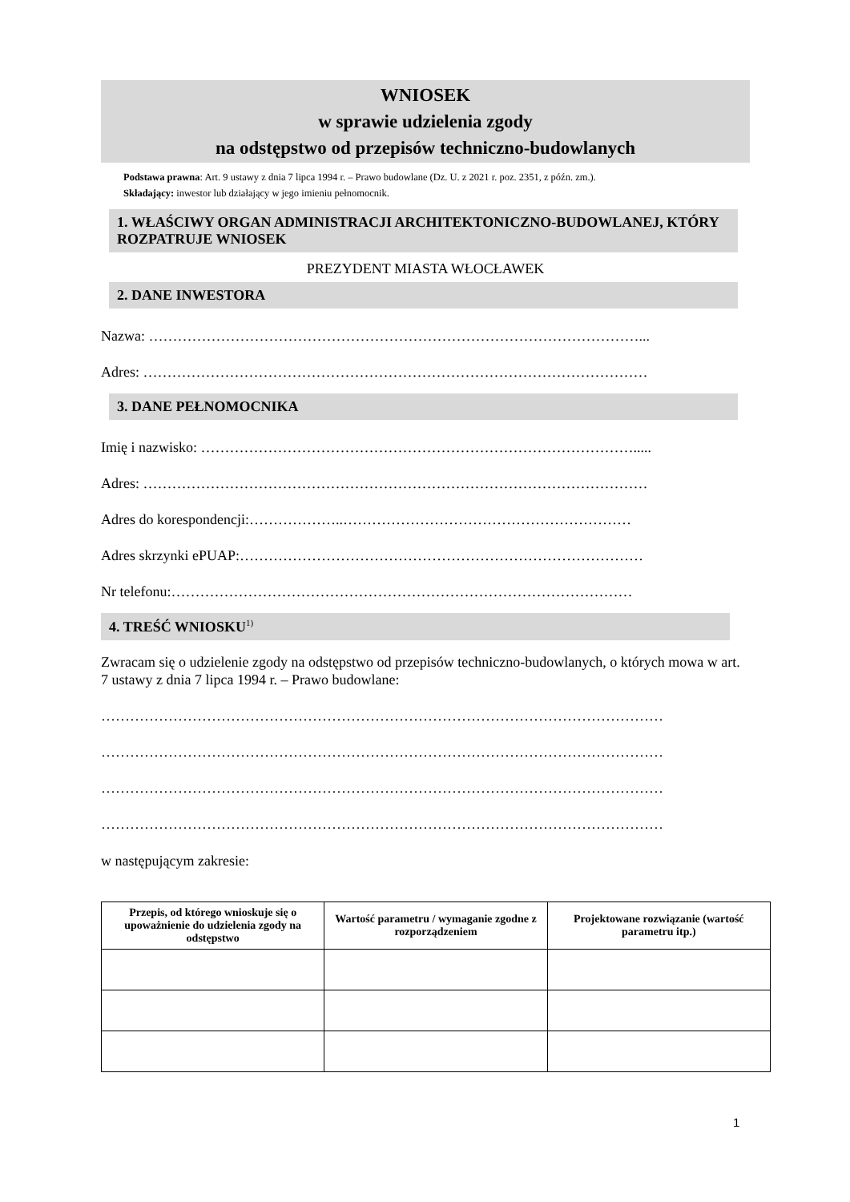WNIOSEK
w sprawie udzielenia zgody
na odstępstwo od przepisów techniczno-budowlanych
Podstawa prawna: Art. 9 ustawy z dnia 7 lipca 1994 r. – Prawo budowlane (Dz. U. z 2021 r. poz. 2351, z późn. zm.).
Składający: inwestor lub działający w jego imieniu pełnomocnik.
1. WŁAŚCIWY ORGAN ADMINISTRACJI ARCHITEKTONICZNO-BUDOWLANEJ, KTÓRY ROZPATRUJE WNIOSEK
PREZYDENT MIASTA WŁOCŁAWEK
2. DANE INWESTORA
Nazwa: …………………………………………………………………………………………...
Adres: ……………………………………………………………………………………………
3. DANE PEŁNOMOCNIKA
Imię i nazwisko: ……………………………………………………………………………….....
Adres: ……………………………………………………………………………………………
Adres do korespondencji:………………..……………………………………………………
Adres skrzynki ePUAP:…………………………………………………………………………
Nr telefonu:……………………………………………………………………………………
4. TREŚĆ WNIOSKU<sup>1)</sup>
Zwracam się o udzielenie zgody na odstępstwo od przepisów techniczno-budowlanych, o których mowa w art. 7 ustawy z dnia 7 lipca 1994 r. – Prawo budowlane:
………………………………………………………………………………………………………
………………………………………………………………………………………………………
………………………………………………………………………………………………………
………………………………………………………………………………………………………
w następującym zakresie:
| Przepis, od którego wnioskuje się o upoważnienie do udzielenia zgody na odstępstwo | Wartość parametru / wymaganie zgodne z rozporządzeniem | Projektowane rozwiązanie (wartość parametru itp.) |
| --- | --- | --- |
1